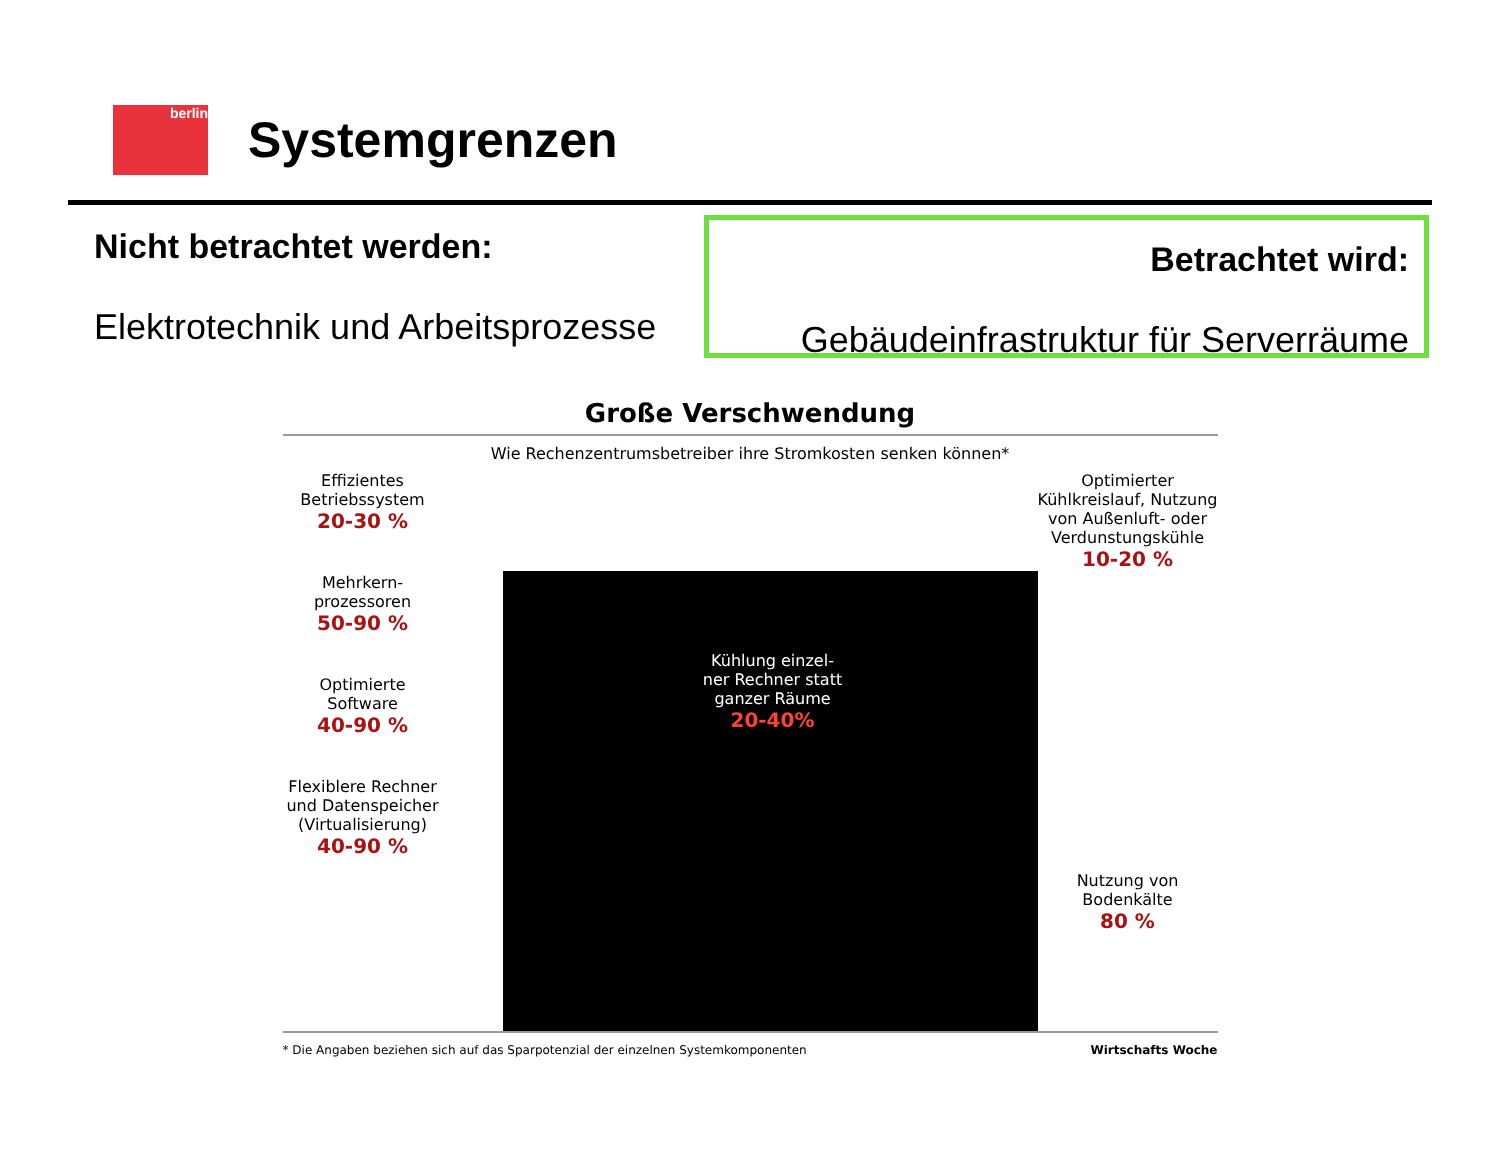berlin
Systemgrenzen
Nicht betrachtet werden:
Elektrotechnik und Arbeitsprozesse
Betrachtet wird:
Gebäudeinfrastruktur für Serverräume
Große Verschwendung
Wie Rechenzentrumsbetreiber ihre Stromkosten senken können*
Effizientes Betriebssystem
20-30 %
Mehrkern-prozessoren
50-90 %
Optimierte Software
40-90 %
Flexiblere Rechner und Datenspeicher (Virtualisierung)
40-90 %
Kühlung einzel-ner Rechner statt ganzer Räume
20-40%
Optimierter Kühlkreislauf, Nutzung von Außenluft- oder Verdunstungskühle
10-20 %
Nutzung von Bodenkälte
80 %
* Die Angaben beziehen sich auf das Sparpotenzial der einzelnen Systemkomponenten Wirtschafts Woche